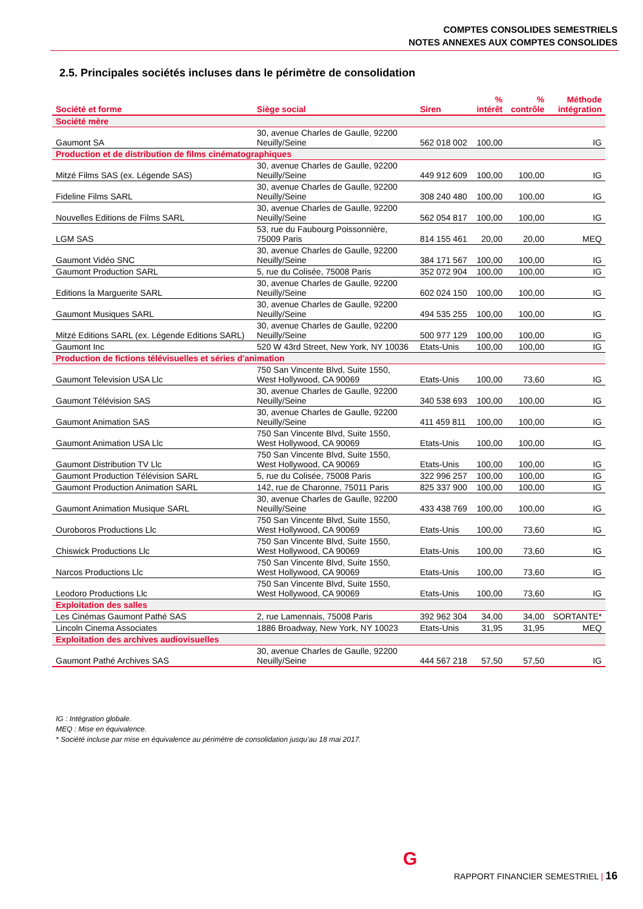COMPTES CONSOLIDES SEMESTRIELS
NOTES ANNEXES AUX COMPTES CONSOLIDES
2.5. Principales sociétés incluses dans le périmètre de consolidation
| Société et forme | Siège social | Siren | % intérêt | % contrôle | Méthode intégration |
| --- | --- | --- | --- | --- | --- |
| Société mère | | | | | |
| Gaumont SA | 30, avenue Charles de Gaulle, 92200 Neuilly/Seine | 562 018 002 | 100,00 | | IG |
| Production et de distribution de films cinématographiques | | | | | |
| Mitzé Films SAS (ex. Légende SAS) | 30, avenue Charles de Gaulle, 92200 Neuilly/Seine | 449 912 609 | 100,00 | 100,00 | IG |
| Fideline Films SARL | 30, avenue Charles de Gaulle, 92200 Neuilly/Seine | 308 240 480 | 100,00 | 100,00 | IG |
| Nouvelles Editions de Films SARL | 30, avenue Charles de Gaulle, 92200 Neuilly/Seine | 562 054 817 | 100,00 | 100,00 | IG |
| LGM SAS | 53, rue du Faubourg Poissonnière, 75009 Paris | 814 155 461 | 20,00 | 20,00 | MEQ |
| Gaumont Vidéo SNC | 30, avenue Charles de Gaulle, 92200 Neuilly/Seine | 384 171 567 | 100,00 | 100,00 | IG |
| Gaumont Production SARL | 5, rue du Colisée, 75008 Paris | 352 072 904 | 100,00 | 100,00 | IG |
| Editions la Marguerite SARL | 30, avenue Charles de Gaulle, 92200 Neuilly/Seine | 602 024 150 | 100,00 | 100,00 | IG |
| Gaumont Musiques SARL | 30, avenue Charles de Gaulle, 92200 Neuilly/Seine | 494 535 255 | 100,00 | 100,00 | IG |
| Mitzé Editions SARL (ex. Légende Editions SARL) | 30, avenue Charles de Gaulle, 92200 Neuilly/Seine | 500 977 129 | 100,00 | 100,00 | IG |
| Gaumont Inc | 520 W 43rd Street, New York, NY 10036 | Etats-Unis | 100,00 | 100,00 | IG |
| Production de fictions télévisuelles et séries d'animation | | | | | |
| Gaumont Television USA Llc | 750 San Vincente Blvd, Suite 1550, West Hollywood, CA 90069 | Etats-Unis | 100,00 | 73,60 | IG |
| Gaumont Télévision SAS | 30, avenue Charles de Gaulle, 92200 Neuilly/Seine | 340 538 693 | 100,00 | 100,00 | IG |
| Gaumont Animation SAS | 30, avenue Charles de Gaulle, 92200 Neuilly/Seine | 411 459 811 | 100,00 | 100,00 | IG |
| Gaumont Animation USA Llc | 750 San Vincente Blvd, Suite 1550, West Hollywood, CA 90069 | Etats-Unis | 100,00 | 100,00 | IG |
| Gaumont Distribution TV Llc | 750 San Vincente Blvd, Suite 1550, West Hollywood, CA 90069 | Etats-Unis | 100,00 | 100,00 | IG |
| Gaumont Production Télévision SARL | 5, rue du Colisée, 75008 Paris | 322 996 257 | 100,00 | 100,00 | IG |
| Gaumont Production Animation SARL | 142, rue de Charonne, 75011 Paris | 825 337 900 | 100,00 | 100,00 | IG |
| Gaumont Animation Musique SARL | 30, avenue Charles de Gaulle, 92200 Neuilly/Seine | 433 438 769 | 100,00 | 100,00 | IG |
| Ouroboros Productions Llc | 750 San Vincente Blvd, Suite 1550, West Hollywood, CA 90069 | Etats-Unis | 100,00 | 73,60 | IG |
| Chiswick Productions Llc | 750 San Vincente Blvd, Suite 1550, West Hollywood, CA 90069 | Etats-Unis | 100,00 | 73,60 | IG |
| Narcos Productions Llc | 750 San Vincente Blvd, Suite 1550, West Hollywood, CA 90069 | Etats-Unis | 100,00 | 73,60 | IG |
| Leodoro Productions Llc | 750 San Vincente Blvd, Suite 1550, West Hollywood, CA 90069 | Etats-Unis | 100,00 | 73,60 | IG |
| Exploitation des salles | | | | | |
| Les Cinémas Gaumont Pathé SAS | 2, rue Lamennais, 75008 Paris | 392 962 304 | 34,00 | 34,00 | SORTANTE* |
| Lincoln Cinema Associates | 1886 Broadway, New York, NY 10023 | Etats-Unis | 31,95 | 31,95 | MEQ |
| Exploitation des archives audiovisuelles | | | | | |
| Gaumont Pathé Archives SAS | 30, avenue Charles de Gaulle, 92200 Neuilly/Seine | 444 567 218 | 57,50 | 57,50 | IG |
IG : Intégration globale.
MEQ : Mise en équivalence.
* Société incluse par mise en équivalence au périmètre de consolidation jusqu’au 18 mai 2017.
G
RAPPORT FINANCIER SEMESTRIEL | 16